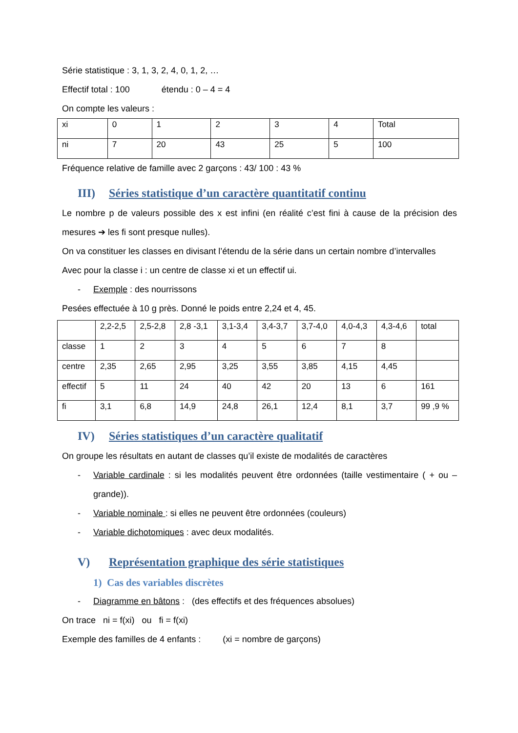Série statistique : 3, 1, 3, 2, 4, 0, 1, 2, …
Effectif total : 100 étendu : 0 – 4 = 4
On compte les valeurs :
| xi | 0 | 1 | 2 | 3 | 4 | Total |
| ni | 7 | 20 | 43 | 25 | 5 | 100 |
Fréquence relative de famille avec 2 garçons : 43/ 100 : 43 %
III) Séries statistique d’un caractère quantitatif continu
Le nombre p de valeurs possible des x est infini (en réalité c’est fini à cause de la précision des mesures ➔ les fi sont presque nulles).
On va constituer les classes en divisant l’étendu de la série dans un certain nombre d’intervalles
Avec pour la classe i : un centre de classe xi et un effectif ui.
- Exemple : des nourrissons
Pesées effectuée à 10 g près. Donné le poids entre 2,24 et 4, 45.
| | 2,2-2,5 | 2,5-2,8 | 2,8 -3,1 | 3,1-3,4 | 3,4-3,7 | 3,7-4,0 | 4,0-4,3 | 4,3-4,6 | total |
| classe | 1 | 2 | 3 | 4 | 5 | 6 | 7 | 8 | |
| centre | 2,35 | 2,65 | 2,95 | 3,25 | 3,55 | 3,85 | 4,15 | 4,45 | |
| effectif | 5 | 11 | 24 | 40 | 42 | 20 | 13 | 6 | 161 |
| fi | 3,1 | 6,8 | 14,9 | 24,8 | 26,1 | 12,4 | 8,1 | 3,7 | 99 ,9 % |
IV) Séries statistiques d’un caractère qualitatif
On groupe les résultats en autant de classes qu’il existe de modalités de caractères
- Variable cardinale : si les modalités peuvent être ordonnées (taille vestimentaire ( + ou – grande)).
- Variable nominale : si elles ne peuvent être ordonnées (couleurs)
- Variable dichotomiques : avec deux modalités.
V) Représentation graphique des série statistiques
1) Cas des variables discrètes
- Diagramme en bâtons : (des effectifs et des fréquences absolues)
On trace ni = f(xi) ou fi = f(xi)
Exemple des familles de 4 enfants : (xi = nombre de garçons)